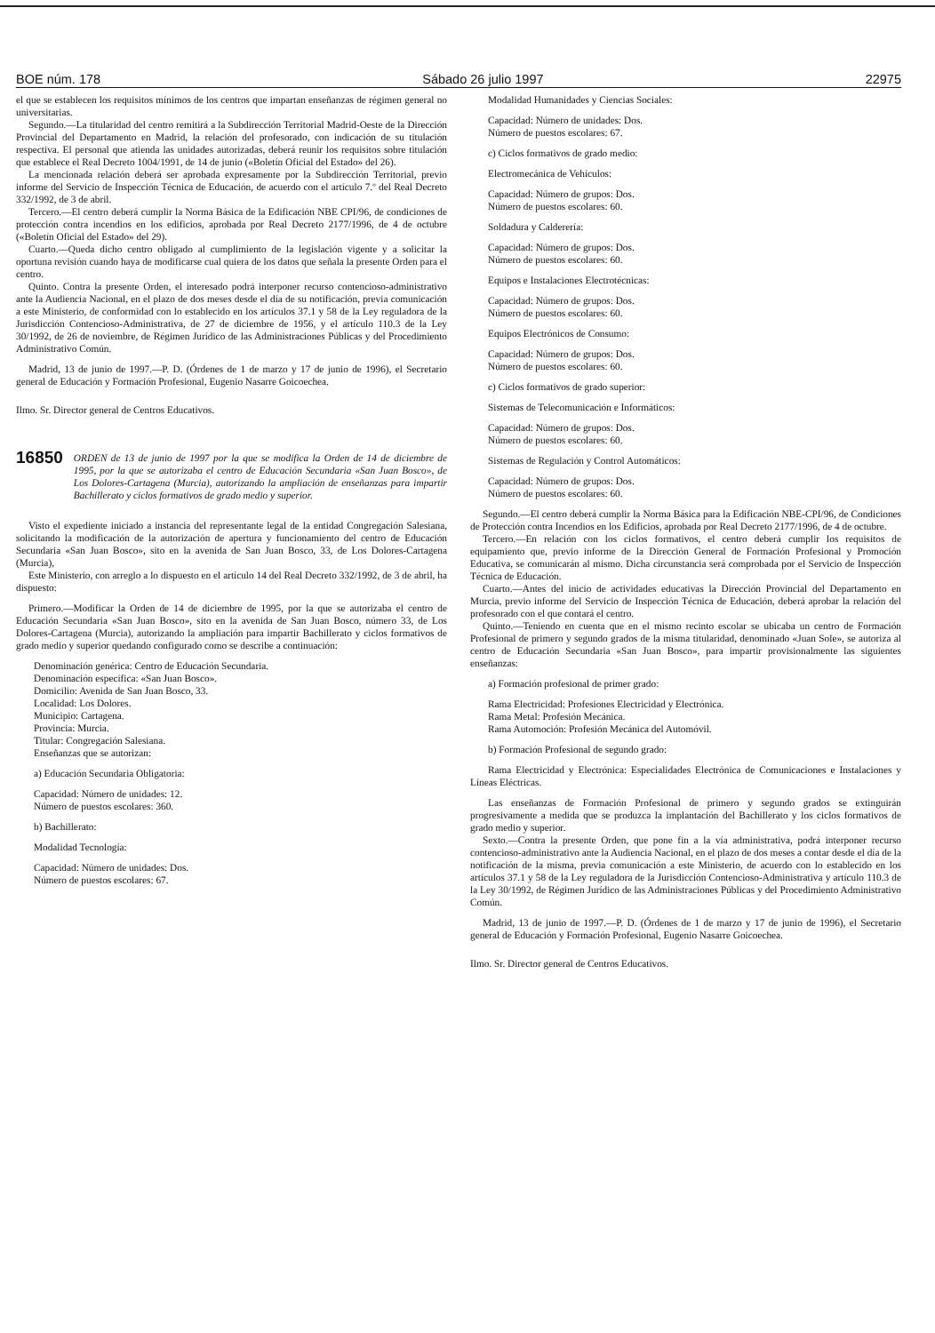BOE núm. 178 Sábado 26 julio 1997 22975
el que se establecen los requisitos mínimos de los centros que impartan enseñanzas de régimen general no universitarias.
Segundo.—La titularidad del centro remitirá a la Subdirección Territorial Madrid-Oeste de la Dirección Provincial del Departamento en Madrid, la relación del profesorado, con indicación de su titulación respectiva. El personal que atienda las unidades autorizadas, deberá reunir los requisitos sobre titulación que establece el Real Decreto 1004/1991, de 14 de junio («Boletín Oficial del Estado» del 26).
La mencionada relación deberá ser aprobada expresamente por la Subdirección Territorial, previo informe del Servicio de Inspección Técnica de Educación, de acuerdo con el artículo 7.º del Real Decreto 332/1992, de 3 de abril.
Tercero.—El centro deberá cumplir la Norma Básica de la Edificación NBE CPI/96, de condiciones de protección contra incendios en los edificios, aprobada por Real Decreto 2177/1996, de 4 de octubre («Boletín Oficial del Estado» del 29).
Cuarto.—Queda dicho centro obligado al cumplimiento de la legislación vigente y a solicitar la oportuna revisión cuando haya de modificarse cual quiera de los datos que señala la presente Orden para el centro.
Quinto. Contra la presente Orden, el interesado podrá interponer recurso contencioso-administrativo ante la Audiencia Nacional, en el plazo de dos meses desde el día de su notificación, previa comunicación a este Ministerio, de conformidad con lo establecido en los artículos 37.1 y 58 de la Ley reguladora de la Jurisdicción Contencioso-Administrativa, de 27 de diciembre de 1956, y el artículo 110.3 de la Ley 30/1992, de 26 de noviembre, de Régimen Jurídico de las Administraciones Públicas y del Procedimiento Administrativo Común.
Madrid, 13 de junio de 1997.—P. D. (Órdenes de 1 de marzo y 17 de junio de 1996), el Secretario general de Educación y Formación Profesional, Eugenio Nasarre Goicoechea.
Ilmo. Sr. Director general de Centros Educativos.
16850 ORDEN de 13 de junio de 1997 por la que se modifica la Orden de 14 de diciembre de 1995, por la que se autorizaba el centro de Educación Secundaria «San Juan Bosco», de Los Dolores-Cartagena (Murcia), autorizando la ampliación de enseñanzas para impartir Bachillerato y ciclos formativos de grado medio y superior.
Visto el expediente iniciado a instancia del representante legal de la entidad Congregación Salesiana, solicitando la modificación de la autorización de apertura y funcionamiento del centro de Educación Secundaria «San Juan Bosco», sito en la avenida de San Juan Bosco, 33, de Los Dolores-Cartagena (Murcia),
Este Ministerio, con arreglo a lo dispuesto en el artículo 14 del Real Decreto 332/1992, de 3 de abril, ha dispuesto:
Primero.—Modificar la Orden de 14 de diciembre de 1995, por la que se autorizaba el centro de Educación Secundaria «San Juan Bosco», sito en la avenida de San Juan Bosco, número 33, de Los Dolores-Cartagena (Murcia), autorizando la ampliación para impartir Bachillerato y ciclos formativos de grado medio y superior quedando configurado como se describe a continuación:
Denominación genérica: Centro de Educación Secundaria.
Denominación específica: «San Juan Bosco».
Domicilio: Avenida de San Juan Bosco, 33.
Localidad: Los Dolores.
Municipio: Cartagena.
Provincia: Murcia.
Titular: Congregación Salesiana.
Enseñanzas que se autorizan:
a) Educación Secundaria Obligatoria:
Capacidad: Número de unidades: 12.
Número de puestos escolares: 360.
b) Bachillerato:
Modalidad Tecnología:
Capacidad: Número de unidades: Dos.
Número de puestos escolares: 67.
Modalidad Humanidades y Ciencias Sociales:
Capacidad: Número de unidades: Dos.
Número de puestos escolares: 67.
c) Ciclos formativos de grado medio:
Electromecánica de Vehículos:
Capacidad: Número de grupos: Dos.
Número de puestos escolares: 60.
Soldadura y Calderería:
Capacidad: Número de grupos: Dos.
Número de puestos escolares: 60.
Equipos e Instalaciones Electrotécnicas:
Capacidad: Número de grupos: Dos.
Número de puestos escolares: 60.
Equipos Electrónicos de Consumo:
Capacidad: Número de grupos: Dos.
Número de puestos escolares: 60.
c) Ciclos formativos de grado superior:
Sistemas de Telecomunicación e Informáticos:
Capacidad: Número de grupos: Dos.
Número de puestos escolares: 60.
Sistemas de Regulación y Control Automáticos:
Capacidad: Número de grupos: Dos.
Número de puestos escolares: 60.
Segundo.—El centro deberá cumplir la Norma Básica para la Edificación NBE-CPI/96, de Condiciones de Protección contra Incendios en los Edificios, aprobada por Real Decreto 2177/1996, de 4 de octubre.
Tercero.—En relación con los ciclos formativos, el centro deberá cumplir los requisitos de equipamiento que, previo informe de la Dirección General de Formación Profesional y Promoción Educativa, se comunicarán al mismo. Dicha circunstancia será comprobada por el Servicio de Inspección Técnica de Educación.
Cuarto.—Antes del inicio de actividades educativas la Dirección Provincial del Departamento en Murcia, previo informe del Servicio de Inspección Técnica de Educación, deberá aprobar la relación del profesorado con el que contará el centro.
Quinto.—Teniendo en cuenta que en el mismo recinto escolar se ubicaba un centro de Formación Profesional de primero y segundo grados de la misma titularidad, denominado «Juan Sole», se autoriza al centro de Educación Secundaria «San Juan Bosco», para impartir provisionalmente las siguientes enseñanzas:
a) Formación profesional de primer grado:
Rama Electricidad: Profesiones Electricidad y Electrónica.
Rama Metal: Profesión Mecánica.
Rama Automoción: Profesión Mecánica del Automóvil.
b) Formación Profesional de segundo grado:
Rama Electricidad y Electrónica: Especialidades Electrónica de Comunicaciones e Instalaciones y Líneas Eléctricas.
Las enseñanzas de Formación Profesional de primero y segundo grados se extinguirán progresivamente a medida que se produzca la implantación del Bachillerato y los ciclos formativos de grado medio y superior.
Sexto.—Contra la presente Orden, que pone fin a la vía administrativa, podrá interponer recurso contencioso-administrativo ante la Audiencia Nacional, en el plazo de dos meses a contar desde el día de la notificación de la misma, previa comunicación a este Ministerio, de acuerdo con lo establecido en los artículos 37.1 y 58 de la Ley reguladora de la Jurisdicción Contencioso-Administrativa y artículo 110.3 de la Ley 30/1992, de Régimen Jurídico de las Administraciones Públicas y del Procedimiento Administrativo Común.
Madrid, 13 de junio de 1997.—P. D. (Órdenes de 1 de marzo y 17 de junio de 1996), el Secretario general de Educación y Formación Profesional, Eugenio Nasarre Goicoechea.
Ilmo. Sr. Director general de Centros Educativos.